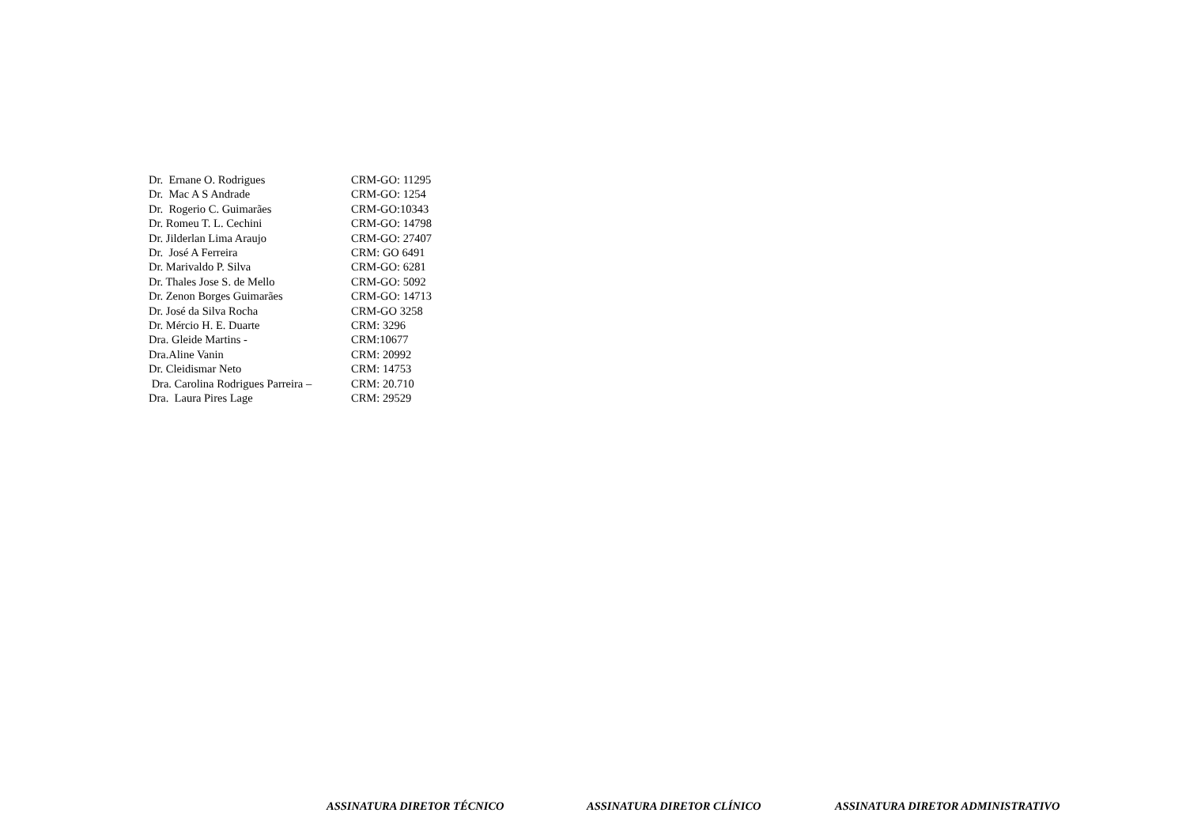Dr. Ernane O. Rodrigues
CRM-GO: 11295
Dr. Mac A S Andrade
CRM-GO: 1254
Dr. Rogerio C. Guimarães
CRM-GO:10343
Dr. Romeu T. L. Cechini
CRM-GO: 14798
Dr. Jilderlan Lima Araujo
CRM-GO: 27407
Dr. José A Ferreira
CRM: GO 6491
Dr. Marivaldo P. Silva
CRM-GO: 6281
Dr. Thales Jose S. de Mello
CRM-GO: 5092
Dr. Zenon Borges Guimarães
CRM-GO: 14713
Dr. José da Silva Rocha
CRM-GO 3258
Dr. Mércio H. E. Duarte
CRM: 3296
Dra. Gleide Martins -
CRM:10677
Dra.Aline Vanin
CRM: 20992
Dr. Cleidismar Neto
CRM: 14753
Dra. Carolina Rodrigues Parreira –
CRM: 20.710
Dra. Laura Pires Lage
CRM: 29529
ASSINATURA DIRETOR TÉCNICO ASSINATURA DIRETOR CLÍNICO ASSINATURA DIRETOR ADMINISTRATIVO